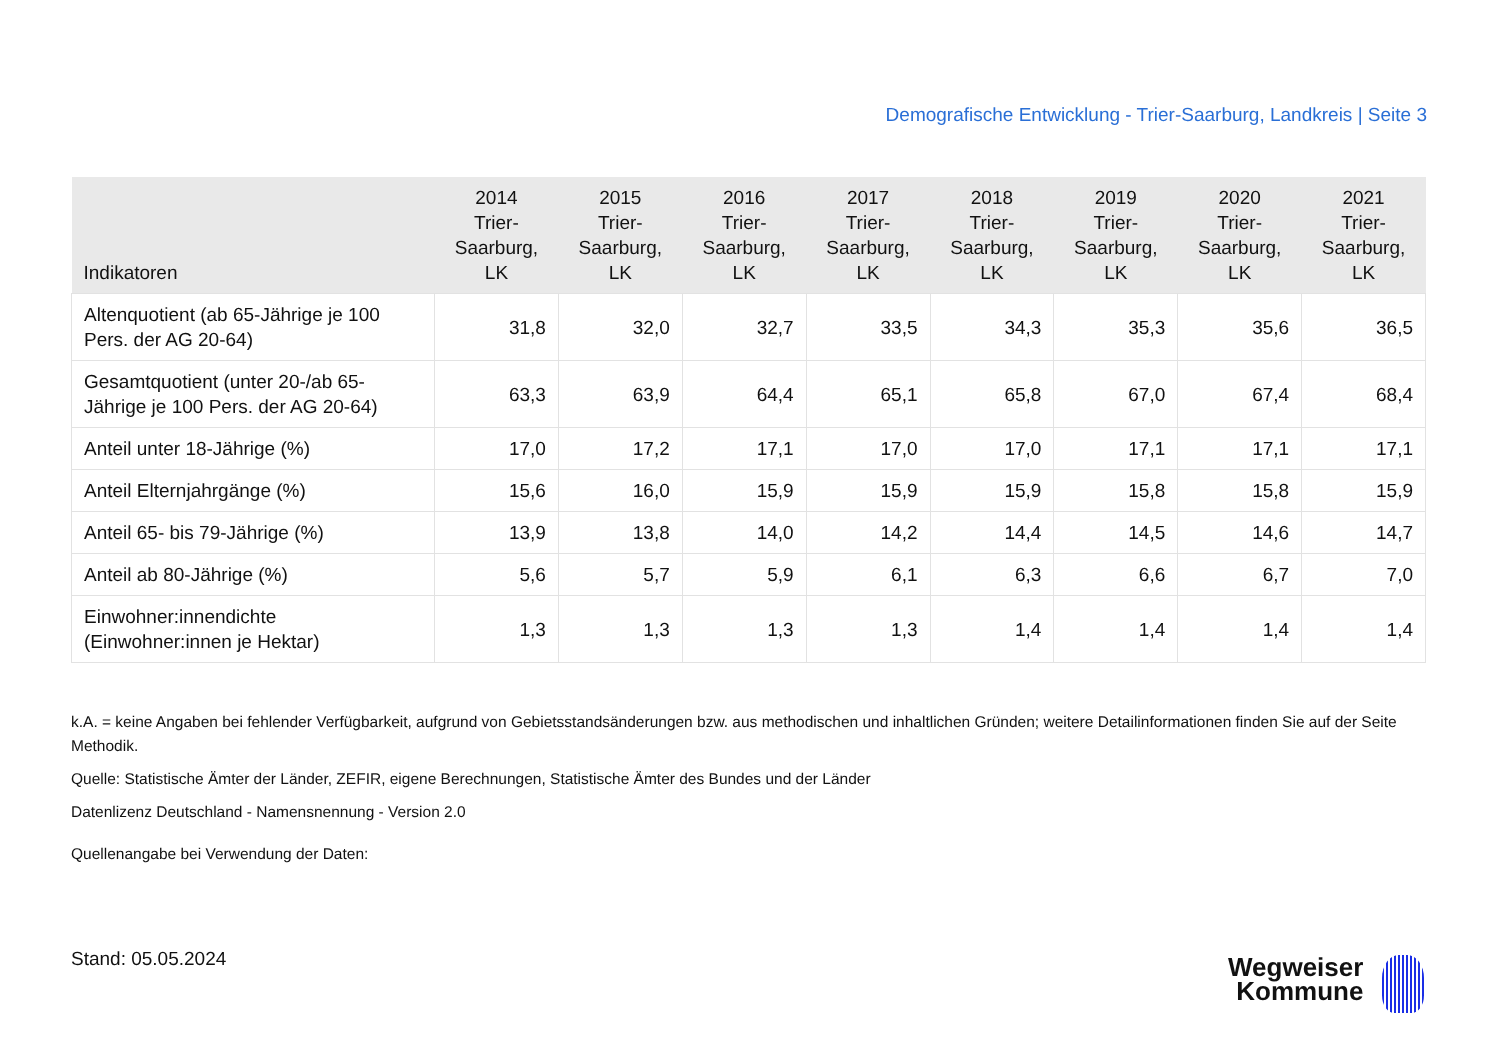Demografische Entwicklung - Trier-Saarburg, Landkreis | Seite 3
| Indikatoren | 2014 Trier- Saarburg, LK | 2015 Trier- Saarburg, LK | 2016 Trier- Saarburg, LK | 2017 Trier- Saarburg, LK | 2018 Trier- Saarburg, LK | 2019 Trier- Saarburg, LK | 2020 Trier- Saarburg, LK | 2021 Trier- Saarburg, LK |
| --- | --- | --- | --- | --- | --- | --- | --- | --- |
| Altenquotient (ab 65-Jährige je 100 Pers. der AG 20-64) | 31,8 | 32,0 | 32,7 | 33,5 | 34,3 | 35,3 | 35,6 | 36,5 |
| Gesamtquotient (unter 20-/ab 65-Jährige je 100 Pers. der AG 20-64) | 63,3 | 63,9 | 64,4 | 65,1 | 65,8 | 67,0 | 67,4 | 68,4 |
| Anteil unter 18-Jährige (%) | 17,0 | 17,2 | 17,1 | 17,0 | 17,0 | 17,1 | 17,1 | 17,1 |
| Anteil Elternjahrgänge (%) | 15,6 | 16,0 | 15,9 | 15,9 | 15,9 | 15,8 | 15,8 | 15,9 |
| Anteil 65- bis 79-Jährige (%) | 13,9 | 13,8 | 14,0 | 14,2 | 14,4 | 14,5 | 14,6 | 14,7 |
| Anteil ab 80-Jährige (%) | 5,6 | 5,7 | 5,9 | 6,1 | 6,3 | 6,6 | 6,7 | 7,0 |
| Einwohner:innendichte (Einwohner:innen je Hektar) | 1,3 | 1,3 | 1,3 | 1,3 | 1,4 | 1,4 | 1,4 | 1,4 |
k.A. = keine Angaben bei fehlender Verfügbarkeit, aufgrund von Gebietsstandsänderungen bzw. aus methodischen und inhaltlichen Gründen; weitere Detailinformationen finden Sie auf der Seite Methodik.
Quelle: Statistische Ämter der Länder, ZEFIR, eigene Berechnungen, Statistische Ämter des Bundes und der Länder
Datenlizenz Deutschland - Namensnennung - Version 2.0
Quellenangabe bei Verwendung der Daten:
Stand: 05.05.2024
Wegweiser
Kommune